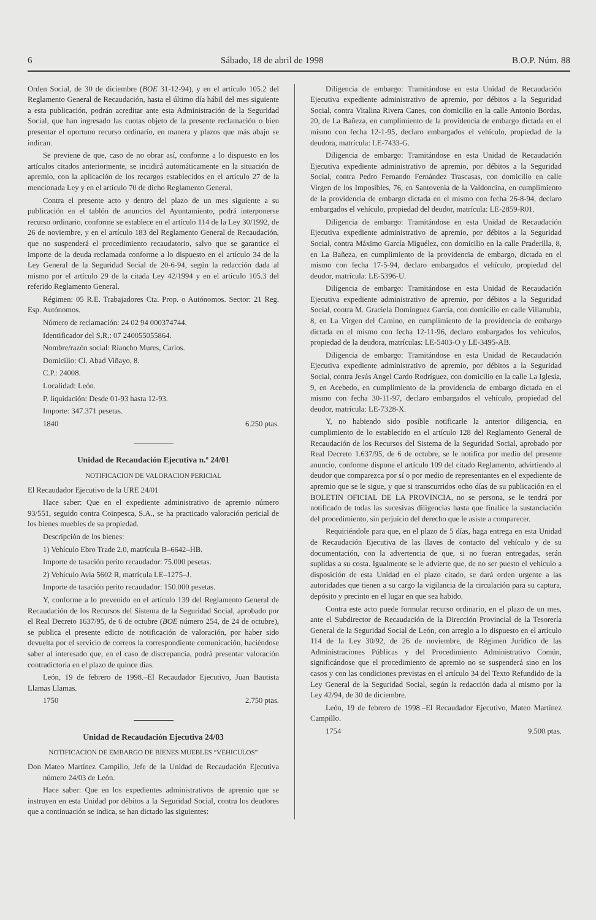6 Sábado, 18 de abril de 1998 B.O.P. Núm. 88
Orden Social, de 30 de diciembre (BOE 31-12-94), y en el artículo 105.2 del Reglamento General de Recaudación, hasta el último día hábil del mes siguiente a esta publicación, podrán acreditar ante esta Administración de la Seguridad Social, que han ingresado las cuotas objeto de la presente reclamación o bien presentar el oportuno recurso ordinario, en manera y plazos que más abajo se indican.
Se previene de que, caso de no obrar así, conforme a lo dispuesto en los artículos citados anteriormente, se incidirá automáticamente en la situación de apremio, con la aplicación de los recargos establecidos en el artículo 27 de la mencionada Ley y en el artículo 70 de dicho Reglamento General.
Contra el presente acto y dentro del plazo de un mes siguiente a su publicación en el tablón de anuncios del Ayuntamiento, podrá interponerse recurso ordinario, conforme se establece en el artículo 114 de la Ley 30/1992, de 26 de noviembre, y en el artículo 183 del Reglamento General de Recaudación, que no suspenderá el procedimiento recaudatorio, salvo que se garantice el importe de la deuda reclamada conforme a lo dispuesto en el artículo 34 de la Ley General de la Seguridad Social de 20-6-94, según la redacción dada al mismo por el artículo 29 de la citada Ley 42/1994 y en el artículo 105.3 del referido Reglamento General.
Régimen: 05 R.E. Trabajadores Cta. Prop. o Autónomos. Sector: 21 Reg. Esp. Autónomos.
Número de reclamación: 24 02 94 000374744.
Identificador del S.R.: 07 240055055864.
Nombre/razón social: Riancho Mures, Carlos.
Domicilio: Cl. Abad Viñayo, 8.
C.P.: 24008.
Localidad: León.
P. liquidación: Desde 01-93 hasta 12-93.
Importe: 347.371 pesetas.
1840 6.250 ptas.
Unidad de Recaudación Ejecutiva n.º 24/01
NOTIFICACION DE VALORACION PERICIAL
El Recaudador Ejecutivo de la URE 24/01
Hace saber: Que en el expediente administrativo de apremio número 93/551, seguido contra Coinpesca, S.A., se ha practicado valoración pericial de los bienes muebles de su propiedad.
Descripción de los bienes:
1) Vehículo Ebro Trade 2.0, matrícula B–6642–HB.
Importe de tasación perito recaudador: 75.000 pesetas.
2) Vehículo Avia 5602 R, matrícula LE–1275–J.
Importe de tasación perito recaudador: 150.000 pesetas.
Y, conforme a lo prevenido en el artículo 139 del Reglamento General de Recaudación de los Recursos del Sistema de la Seguridad Social, aprobado por el Real Decreto 1637/95, de 6 de octubre (BOE número 254, de 24 de octubre), se publica el presente edicto de notificación de valoración, por haber sido devuelta por el servicio de correos la correspondiente comunicación, haciéndose saber al interesado que, en el caso de discrepancia, podrá presentar valoración contradictoria en el plazo de quince días.
León, 19 de febrero de 1998.–El Recaudador Ejecutivo, Juan Bautista Llamas Llamas.
1750 2.750 ptas.
Unidad de Recaudación Ejecutiva 24/03
NOTIFICACION DE EMBARGO DE BIENES MUEBLES “VEHICULOS”
Don Mateo Martínez Campillo, Jefe de la Unidad de Recaudación Ejecutiva número 24/03 de León.
Hace saber: Que en los expedientes administrativos de apremio que se instruyen en esta Unidad por débitos a la Seguridad Social, contra los deudores que a continuación se indica, se han dictado las siguientes:
Diligencia de embargo: Tramitándose en esta Unidad de Recaudación Ejecutiva expediente administrativo de apremio, por débitos a la Seguridad Social, contra Vitalina Rivera Canes, con domicilio en la calle Antonio Bordas, 20, de La Bañeza, en cumplimiento de la providencia de embargo dictada en el mismo con fecha 12-1-95, declaro embargados el vehículo, propiedad de la deudora, matrícula: LE-7433-G.
Diligencia de embargo: Tramitándose en esta Unidad de Recaudación Ejecutiva expediente administrativo de apremio, por débitos a la Seguridad Social, contra Pedro Fernando Fernández Trascasas, con domicilio en calle Virgen de los Imposibles, 76, en Santovenia de la Valdoncina, en cumplimiento de la providencia de embargo dictada en el mismo con fecha 26-8-94, declaro embargados el vehículo, propiedad del deudor, matrícula: LE-2859-R01.
Diligencia de embargo: Tramitándose en esta Unidad de Recaudación Ejecutiva expediente administrativo de apremio, por débitos a la Seguridad Social, contra Máximo García Miguélez, con domicilio en la calle Praderilla, 8, en La Bañeza, en cumplimiento de la providencia de embargo, dictada en el mismo con fecha 17-5-94, declaro embargados el vehículo, propiedad del deudor, matrícula: LE-5396-U.
Diligencia de embargo: Tramitándose en esta Unidad de Recaudación Ejecutiva expediente administrativo de apremio, por débitos a la Seguridad Social, contra M. Graciela Domínguez García, con domicilio en calle Villanubla, 8, en La Virgen del Camino, en cumplimiento de la providencia de embargo dictada en el mismo con fecha 12-11-96, declaro embargados los vehículos, propiedad de la deudora, matrículas: LE-5403-O y LE-3495-AB.
Diligencia de embargo: Tramitándose en esta Unidad de Recaudación Ejecutiva expediente administrativo de apremio, por débitos a la Seguridad Social, contra Jesús Angel Cardo Rodríguez, con domicilio en la calle La Iglesia, 9, en Acebedo, en cumplimiento de la providencia de embargo dictada en el mismo con fecha 30-11-97, declaro embargados el vehículo, propiedad del deudor, matrícula: LE-7328-X.
Y, no habiendo sido posible notificarle la anterior diligencia, en cumplimiento de lo establecido en el artículo 128 del Reglamento General de Recaudación de los Recursos del Sistema de la Seguridad Social, aprobado por Real Decreto 1.637/95, de 6 de octubre, se le notifica por medio del presente anuncio, conforme dispone el artículo 109 del citado Reglamento, advirtiendo al deudor que comparezca por sí o por medio de representantes en el expediente de apremio que se le sigue, y que si transcurridos ocho días de su publicación en el BOLETIN OFICIAL DE LA PROVINCIA, no se persona, se le tendrá por notificado de todas las sucesivas diligencias hasta que finalice la sustanciación del procedimiento, sin perjuicio del derecho que le asiste a comparecer.
Requiriéndole para que, en el plazo de 5 días, haga entrega en esta Unidad de Recaudación Ejecutiva de las llaves de contacto del vehículo y de su documentación, con la advertencia de que, si no fueran entregadas, serán suplidas a su costa. Igualmente se le advierte que, de no ser puesto el vehículo a disposición de esta Unidad en el plazo citado, se dará orden urgente a las autoridades que tienen a su cargo la vigilancia de la circulación para su captura, depósito y precinto en el lugar en que sea habido.
Contra este acto puede formular recurso ordinario, en el plazo de un mes, ante el Subdirector de Recaudación de la Dirección Provincial de la Tesorería General de la Seguridad Social de León, con arreglo a lo dispuesto en el artículo 114 de la Ley 30/92, de 26 de noviembre, de Régimen Jurídico de las Administraciones Públicas y del Procedimiento Administrativo Común, significándose que el procedimiento de apremio no se suspenderá sino en los casos y con las condiciones previstas en el artículo 34 del Texto Refundido de la Ley General de la Seguridad Social, según la redacción dada al mismo por la Ley 42/94, de 30 de diciembre.
León, 19 de febrero de 1998.–El Recaudador Ejecutivo, Mateo Martínez Campillo.
1754 9.500 ptas.